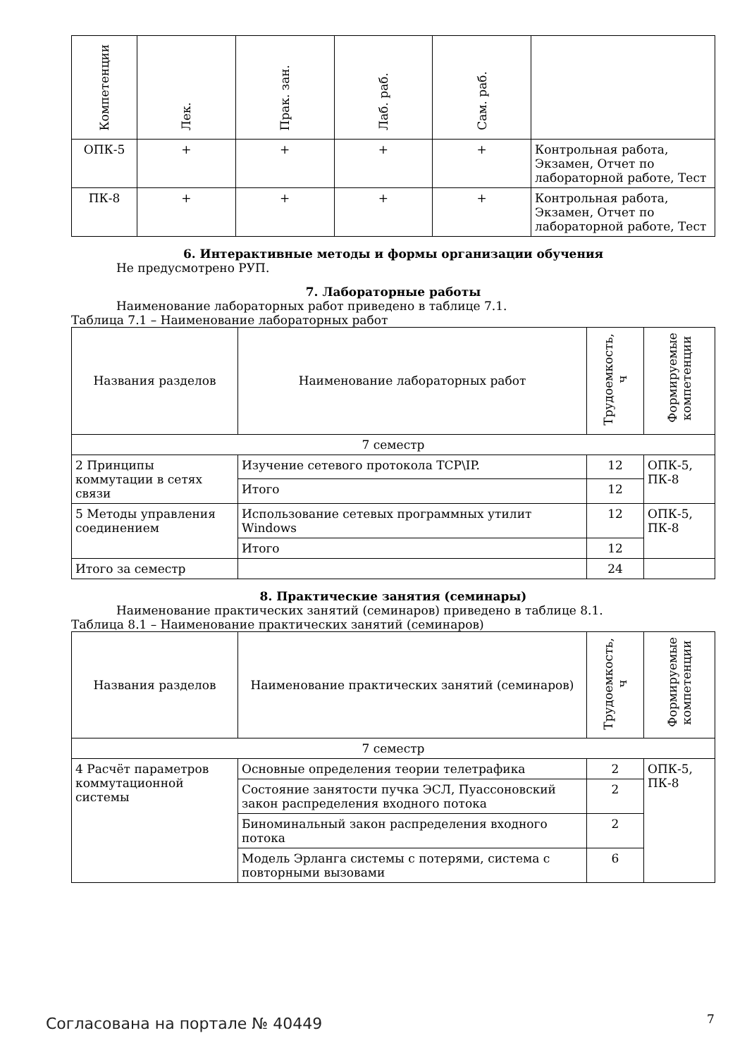| Компетенции | Лек. | Прак. зан. | Лаб. раб. | Сам. раб. | |
| --- | --- | --- | --- | --- | --- |
| ОПК-5 | + | + | + | + | Контрольная работа, Экзамен, Отчет по лабораторной работе, Тест |
| ПК-8 | + | + | + | + | Контрольная работа, Экзамен, Отчет по лабораторной работе, Тест |
6. Интерактивные методы и формы организации обучения
Не предусмотрено РУП.
7. Лабораторные работы
Наименование лабораторных работ приведено в таблице 7.1.
Таблица 7.1 – Наименование лабораторных работ
| Названия разделов | Наименование лабораторных работ | Трудоемкость, ч | Формируемые компетенции |
| --- | --- | --- | --- |
| 7 семестр | | | |
| 2 Принципы коммутации в сетях связи | Изучение сетевого протокола TCP\IP. | 12 | ОПК-5, ПК-8 |
| | Итого | 12 | |
| 5 Методы управления соединением | Использование сетевых программных утилит Windows | 12 | ОПК-5, ПК-8 |
| | Итого | 12 | |
| Итого за семестр | | 24 | |
8. Практические занятия (семинары)
Наименование практических занятий (семинаров) приведено в таблице 8.1.
Таблица 8.1 – Наименование практических занятий (семинаров)
| Названия разделов | Наименование практических занятий (семинаров) | Трудоемкость, ч | Формируемые компетенции |
| --- | --- | --- | --- |
| 7 семестр | | | |
| 4 Расчёт параметров коммутационной системы | Основные определения теории телетрафика | 2 | ОПК-5, ПК-8 |
| | Состояние занятости пучка ЭСЛ, Пуассоновский закон распределения входного потока | 2 | |
| | Биноминальный закон распределения входного потока | 2 | |
| | Модель Эрланга системы с потерями, система с повторными вызовами | 6 | |
Согласована на портале № 40449 7